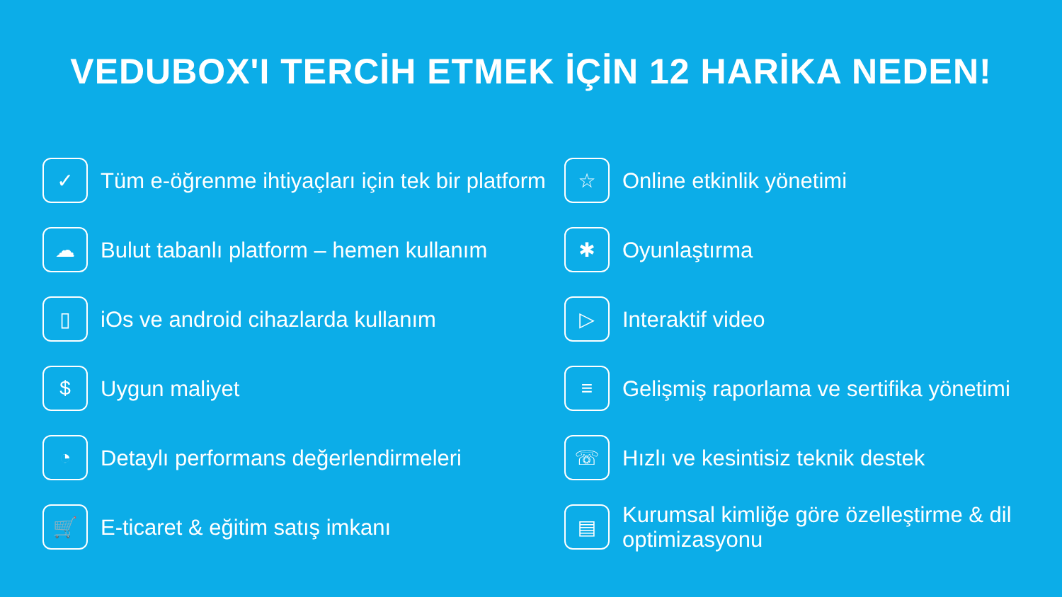VEDUBOX'I TERCİH ETMEK İÇİN 12 HARİKA NEDEN!
✓
Tüm e-öğrenme ihtiyaçları için tek bir platform
☁
Bulut tabanlı platform – hemen kullanım
▯
iOs ve android cihazlarda kullanım
$
Uygun maliyet
◔
Detaylı performans değerlendirmeleri
🛒
E-ticaret & eğitim satış imkanı
☆
Online etkinlik yönetimi
✱
Oyunlaştırma
▷
Interaktif video
≡
Gelişmiş raporlama ve sertifika yönetimi
☏
Hızlı ve kesintisiz teknik destek
▤
Kurumsal kimliğe göre özelleştirme & dil optimizasyonu